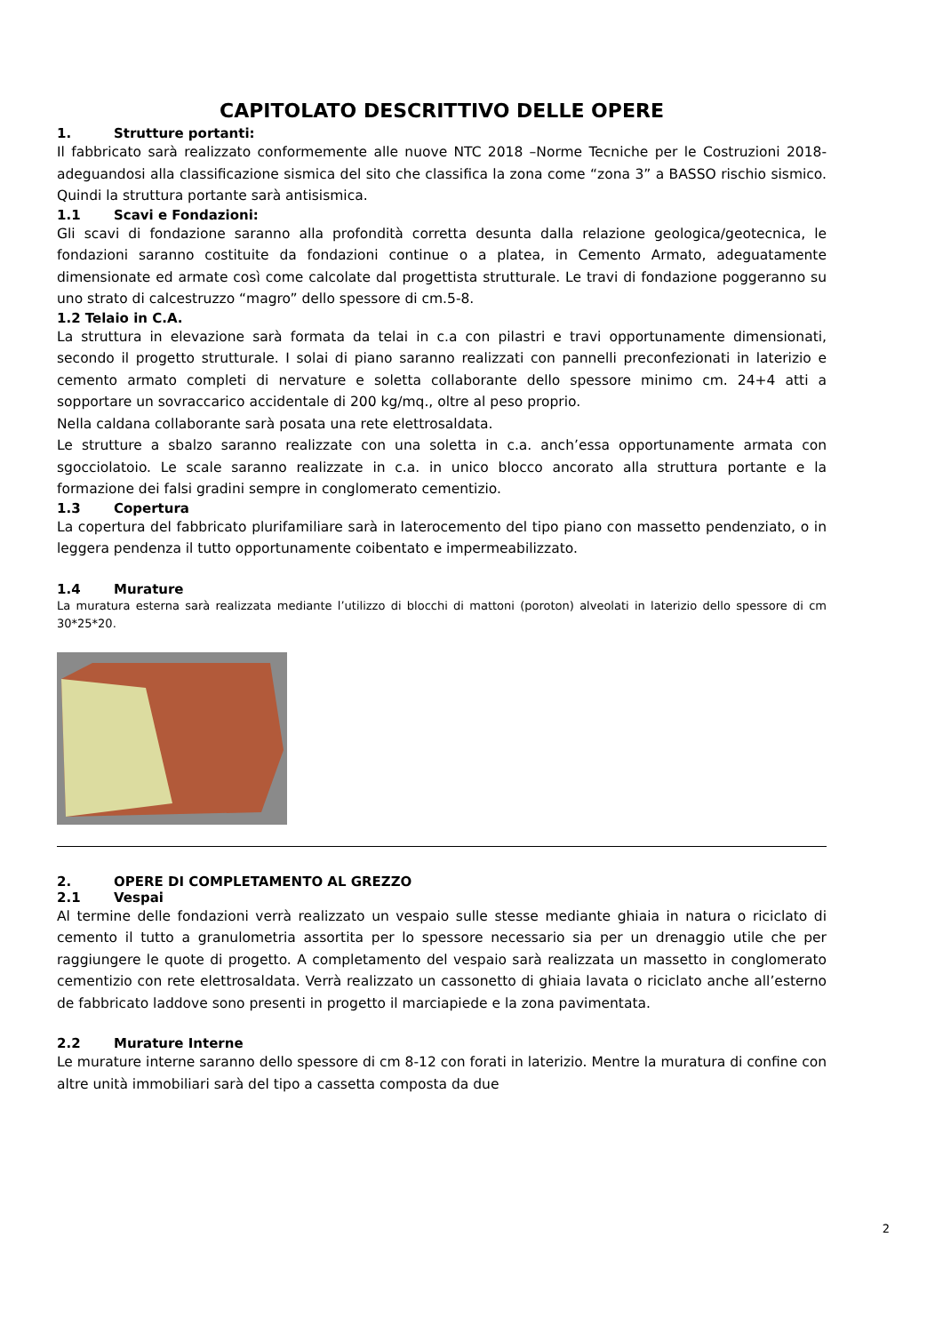CAPITOLATO DESCRITTIVO DELLE OPERE
1. Strutture portanti:
Il fabbricato sarà realizzato conformemente alle nuove NTC 2018 –Norme Tecniche per le Costruzioni 2018- adeguandosi alla classificazione sismica del sito che classifica la zona come “zona 3” a BASSO rischio sismico. Quindi la struttura portante sarà antisismica.
1.1 Scavi e Fondazioni:
Gli scavi di fondazione saranno alla profondità corretta desunta dalla relazione geologica/geotecnica, le fondazioni saranno costituite da fondazioni continue o a platea, in Cemento Armato, adeguatamente dimensionate ed armate così come calcolate dal progettista strutturale. Le travi di fondazione poggeranno su uno strato di calcestruzzo “magro” dello spessore di cm.5-8.
1.2 Telaio in C.A.
La struttura in elevazione sarà formata da telai in c.a con pilastri e travi opportunamente dimensionati, secondo il progetto strutturale. I solai di piano saranno realizzati con pannelli preconfezionati in laterizio e cemento armato completi di nervature e soletta collaborante dello spessore minimo cm. 24+4 atti a sopportare un sovraccarico accidentale di 200 kg/mq., oltre al peso proprio.
Nella caldana collaborante sarà posata una rete elettrosaldata.
Le strutture a sbalzo saranno realizzate con una soletta in c.a. anch’essa opportunamente armata con sgocciolatoio. Le scale saranno realizzate in c.a. in unico blocco ancorato alla struttura portante e la formazione dei falsi gradini sempre in conglomerato cementizio.
1.3 Copertura
La copertura del fabbricato plurifamiliare sarà in laterocemento del tipo piano con massetto pendenziato, o in leggera pendenza il tutto opportunamente coibentato e impermeabilizzato.
1.4 Murature
La muratura esterna sarà realizzata mediante l’utilizzo di blocchi di mattoni (poroton) alveolati in laterizio dello spessore di cm 30*25*20.
2. OPERE DI COMPLETAMENTO AL GREZZO
2.1 Vespai
Al termine delle fondazioni verrà realizzato un vespaio sulle stesse mediante ghiaia in natura o riciclato di cemento il tutto a granulometria assortita per lo spessore necessario sia per un drenaggio utile che per raggiungere le quote di progetto. A completamento del vespaio sarà realizzata un massetto in conglomerato cementizio con rete elettrosaldata. Verrà realizzato un cassonetto di ghiaia lavata o riciclato anche all’esterno de fabbricato laddove sono presenti in progetto il marciapiede e la zona pavimentata.
2.2 Murature Interne
Le murature interne saranno dello spessore di cm 8-12 con forati in laterizio. Mentre la muratura di confine con altre unità immobiliari sarà del tipo a cassetta composta da due
2